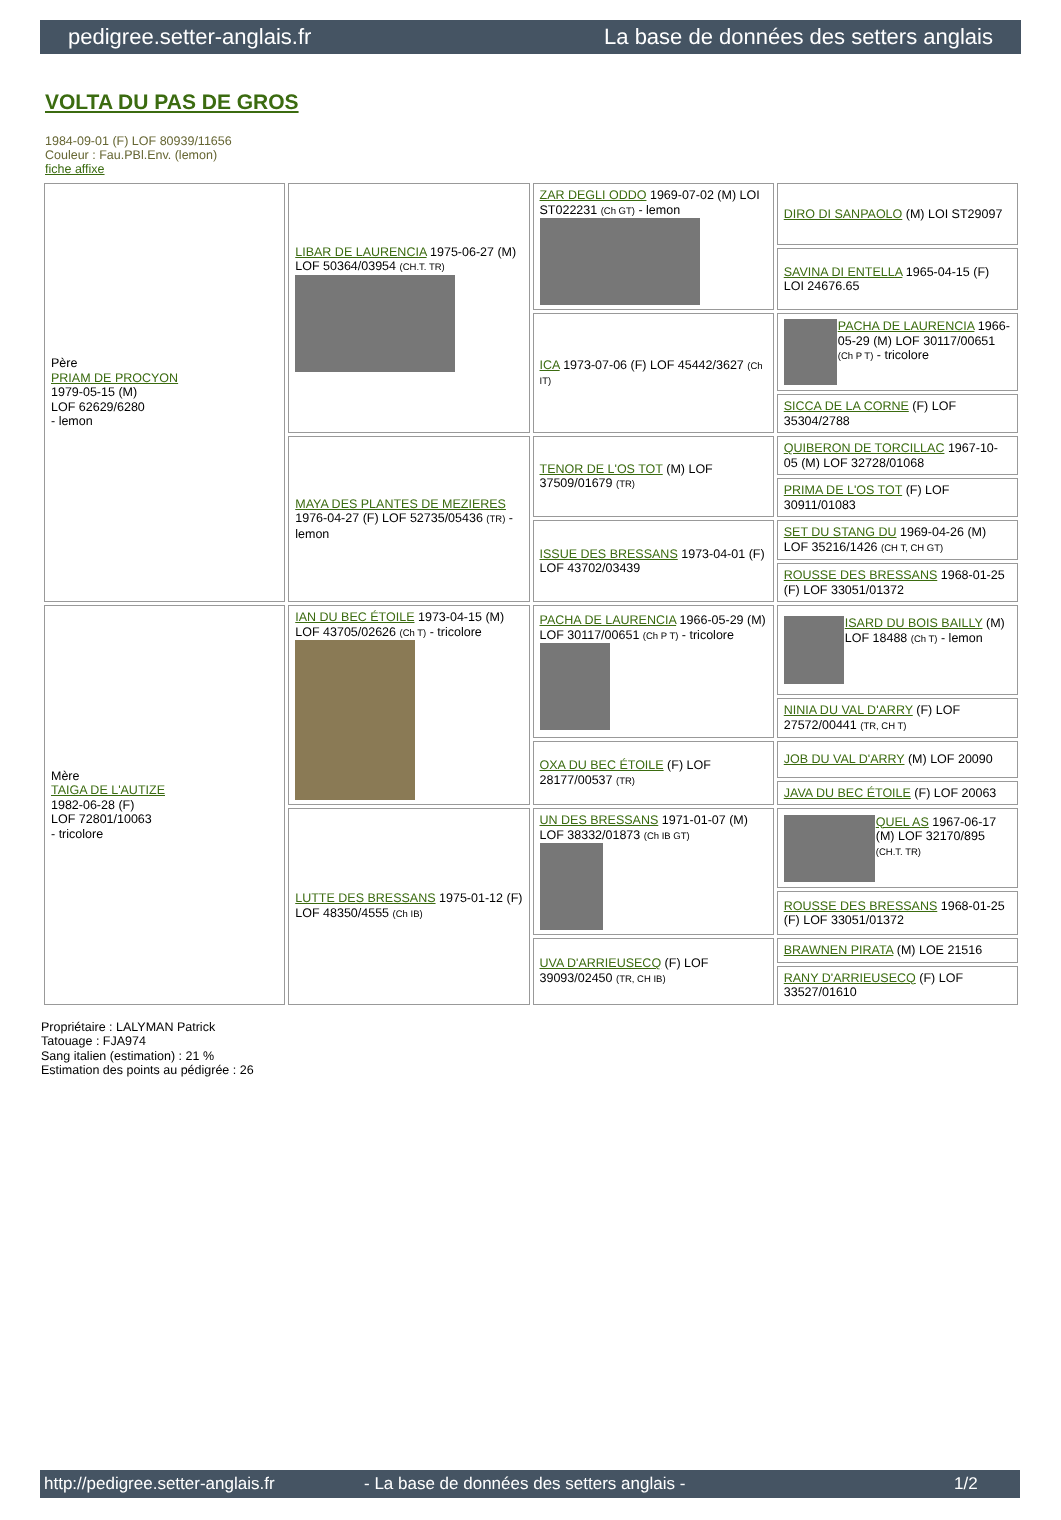pedigree.setter-anglais.fr La base de données des setters anglais
VOLTA DU PAS DE GROS
1984-09-01 (F) LOF 80939/11656
Couleur : Fau.PBl.Env. (lemon)
fiche affixe
| Père PRIAM DE PROCYON 1979-05-15 (M) LOF 62629/6280 - lemon | LIBAR DE LAURENCIA 1975-06-27 (M) LOF 50364/03954 (CH.T. TR) | ZAR DEGLI ODDO 1969-07-02 (M) LOI ST022231 (Ch GT) - lemon | DIRO DI SANPAOLO (M) LOI ST29097 |
| | | | SAVINA DI ENTELLA 1965-04-15 (F) LOI 24676.65 |
| | | ICA 1973-07-06 (F) LOF 45442/3627 (Ch IT) | PACHA DE LAURENCIA 1966-05-29 (M) LOF 30117/00651 (Ch P T) - tricolore |
| | | | SICCA DE LA CORNE (F) LOF 35304/2788 |
| | MAYA DES PLANTES DE MEZIERES 1976-04-27 (F) LOF 52735/05436 (TR) - lemon | TENOR DE L'OS TOT (M) LOF 37509/01679 (TR) | QUIBERON DE TORCILLAC 1967-10-05 (M) LOF 32728/01068 |
| | | | PRIMA DE L'OS TOT (F) LOF 30911/01083 |
| | | ISSUE DES BRESSANS 1973-04-01 (F) LOF 43702/03439 | SET DU STANG DU 1969-04-26 (M) LOF 35216/1426 (CH T, CH GT) |
| | | | ROUSSE DES BRESSANS 1968-01-25 (F) LOF 33051/01372 |
| Mère TAIGA DE L'AUTIZE 1982-06-28 (F) LOF 72801/10063 - tricolore | IAN DU BEC ÉTOILE 1973-04-15 (M) LOF 43705/02626 (Ch T) - tricolore | PACHA DE LAURENCIA 1966-05-29 (M) LOF 30117/00651 (Ch P T) - tricolore | ISARD DU BOIS BAILLY (M) LOF 18488 (Ch T) - lemon |
| | | | NINIA DU VAL D'ARRY (F) LOF 27572/00441 (TR, CH T) |
| | | OXA DU BEC ÉTOILE (F) LOF 28177/00537 (TR) | JOB DU VAL D'ARRY (M) LOF 20090 |
| | | | JAVA DU BEC ÉTOILE (F) LOF 20063 |
| | LUTTE DES BRESSANS 1975-01-12 (F) LOF 48350/4555 (Ch IB) | UN DES BRESSANS 1971-01-07 (M) LOF 38332/01873 (Ch IB GT) | QUEL AS 1967-06-17 (M) LOF 32170/895 (CH.T. TR) |
| | | | ROUSSE DES BRESSANS 1968-01-25 (F) LOF 33051/01372 |
| | | UVA D'ARRIEUSECQ (F) LOF 39093/02450 (TR, CH IB) | BRAWNEN PIRATA (M) LOE 21516 |
| | | | RANY D'ARRIEUSECQ (F) LOF 33527/01610 |
Propriétaire : LALYMAN Patrick
Tatouage : FJA974
Sang italien (estimation) : 21 %
Estimation des points au pédigrée : 26
http://pedigree.setter-anglais.fr - La base de données des setters anglais - 1/2